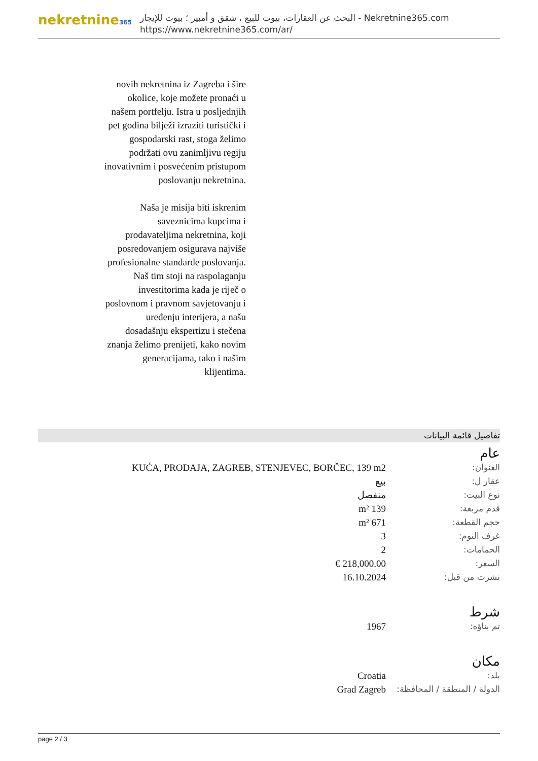nekretnine365
البحث عن العقارات، بيوت للبيع ، شقق و أمبير ؛ بيوت للإيجار - Nekretnine365.com
https://www.nekretnine365.com/ar/
novih nekretnina iz Zagreba i šire okolice, koje možete pronaći u našem portfelju. Istra u posljednjih pet godina bilježi izraziti turistički i gospodarski rast, stoga želimo podržati ovu zanimljivu regiju inovativnim i posvećenim pristupom poslovanju nekretnina.
Naša je misija biti iskrenim saveznicima kupcima i prodavateljima nekretnina, koji posredovanjem osigurava najviše profesionalne standarde poslovanja.
Naš tim stoji na raspolaganju investitorima kada je riječ o poslovnom i pravnom savjetovanju i uređenju interijera, a našu dosadašnju ekspertizu i stečena znanja želimo prenijeti, kako novim generacijama, tako i našim klijentima.
تفاصيل قائمة البيانات
عام
| العنوان: | KUĆA, PRODAJA, ZAGREB, STENJEVEC, BORČEC, 139 m2 |
| عقار ل: | بيع |
| نوع البيت: | منفصل |
| قدم مربعة: | 139 m² |
| حجم القطعة: | 671 m² |
| غرف النوم: | 3 |
| الحمامات: | 2 |
| السعر: | 218,000.00 € |
| نشرت من قبل: | 16.10.2024 |
شرط
| تم بناؤه: | 1967 |
مكان
| بلد: | Croatia |
| الدولة / المنطقة / المحافظة: | Grad Zagreb |
page 2 / 3